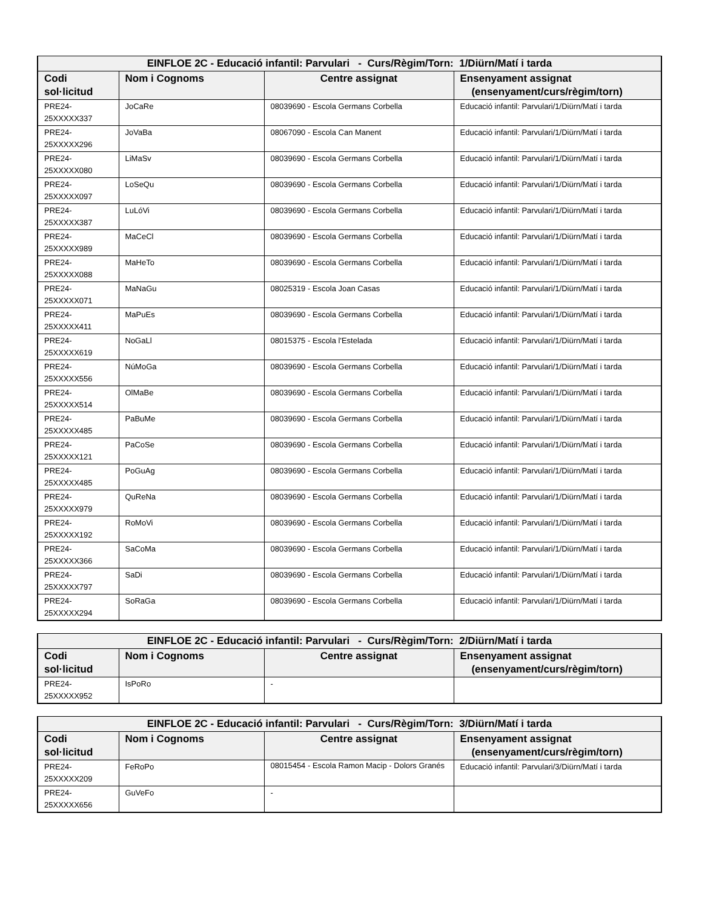| EINFLOE 2C - Educació infantil: Parvulari - Curs/Règim/Torn: 1/Diürn/Matí i tarda | | | |
| --- | --- | --- | --- |
| Codi sol·licitud | Nom i Cognoms | Centre assignat | Ensenyament assignat (ensenyament/curs/règim/torn) |
| PRE24-25XXXXX337 | JoCaRe | 08039690 - Escola Germans Corbella | Educació infantil: Parvulari/1/Diürn/Matí i tarda |
| PRE24-25XXXXX296 | JoVaBa | 08067090 - Escola Can Manent | Educació infantil: Parvulari/1/Diürn/Matí i tarda |
| PRE24-25XXXXX080 | LiMaSv | 08039690 - Escola Germans Corbella | Educació infantil: Parvulari/1/Diürn/Matí i tarda |
| PRE24-25XXXXX097 | LoSeQu | 08039690 - Escola Germans Corbella | Educació infantil: Parvulari/1/Diürn/Matí i tarda |
| PRE24-25XXXXX387 | LuLóVi | 08039690 - Escola Germans Corbella | Educació infantil: Parvulari/1/Diürn/Matí i tarda |
| PRE24-25XXXXX989 | MaCeCl | 08039690 - Escola Germans Corbella | Educació infantil: Parvulari/1/Diürn/Matí i tarda |
| PRE24-25XXXXX088 | MaHeTo | 08039690 - Escola Germans Corbella | Educació infantil: Parvulari/1/Diürn/Matí i tarda |
| PRE24-25XXXXX071 | MaNaGu | 08025319 - Escola Joan Casas | Educació infantil: Parvulari/1/Diürn/Matí i tarda |
| PRE24-25XXXXX411 | MaPuEs | 08039690 - Escola Germans Corbella | Educació infantil: Parvulari/1/Diürn/Matí i tarda |
| PRE24-25XXXXX619 | NoGaLl | 08015375 - Escola l'Estelada | Educació infantil: Parvulari/1/Diürn/Matí i tarda |
| PRE24-25XXXXX556 | NúMoGa | 08039690 - Escola Germans Corbella | Educació infantil: Parvulari/1/Diürn/Matí i tarda |
| PRE24-25XXXXX514 | OlMaBe | 08039690 - Escola Germans Corbella | Educació infantil: Parvulari/1/Diürn/Matí i tarda |
| PRE24-25XXXXX485 | PaBuMe | 08039690 - Escola Germans Corbella | Educació infantil: Parvulari/1/Diürn/Matí i tarda |
| PRE24-25XXXXX121 | PaCoSe | 08039690 - Escola Germans Corbella | Educació infantil: Parvulari/1/Diürn/Matí i tarda |
| PRE24-25XXXXX485 | PoGuAg | 08039690 - Escola Germans Corbella | Educació infantil: Parvulari/1/Diürn/Matí i tarda |
| PRE24-25XXXXX979 | QuReNa | 08039690 - Escola Germans Corbella | Educació infantil: Parvulari/1/Diürn/Matí i tarda |
| PRE24-25XXXXX192 | RoMoVi | 08039690 - Escola Germans Corbella | Educació infantil: Parvulari/1/Diürn/Matí i tarda |
| PRE24-25XXXXX366 | SaCoMa | 08039690 - Escola Germans Corbella | Educació infantil: Parvulari/1/Diürn/Matí i tarda |
| PRE24-25XXXXX797 | SaDi | 08039690 - Escola Germans Corbella | Educació infantil: Parvulari/1/Diürn/Matí i tarda |
| PRE24-25XXXXX294 | SoRaGa | 08039690 - Escola Germans Corbella | Educació infantil: Parvulari/1/Diürn/Matí i tarda |
| EINFLOE 2C - Educació infantil: Parvulari - Curs/Règim/Torn: 2/Diürn/Matí i tarda | | | |
| --- | --- | --- | --- |
| Codi sol·licitud | Nom i Cognoms | Centre assignat | Ensenyament assignat (ensenyament/curs/règim/torn) |
| PRE24-25XXXXX952 | IsPoRo | - | |
| EINFLOE 2C - Educació infantil: Parvulari - Curs/Règim/Torn: 3/Diürn/Matí i tarda | | | |
| --- | --- | --- | --- |
| Codi sol·licitud | Nom i Cognoms | Centre assignat | Ensenyament assignat (ensenyament/curs/règim/torn) |
| PRE24-25XXXXX209 | FeRoPo | 08015454 - Escola Ramon Macip - Dolors Granés | Educació infantil: Parvulari/3/Diürn/Matí i tarda |
| PRE24-25XXXXX656 | GuVeFo | - | |